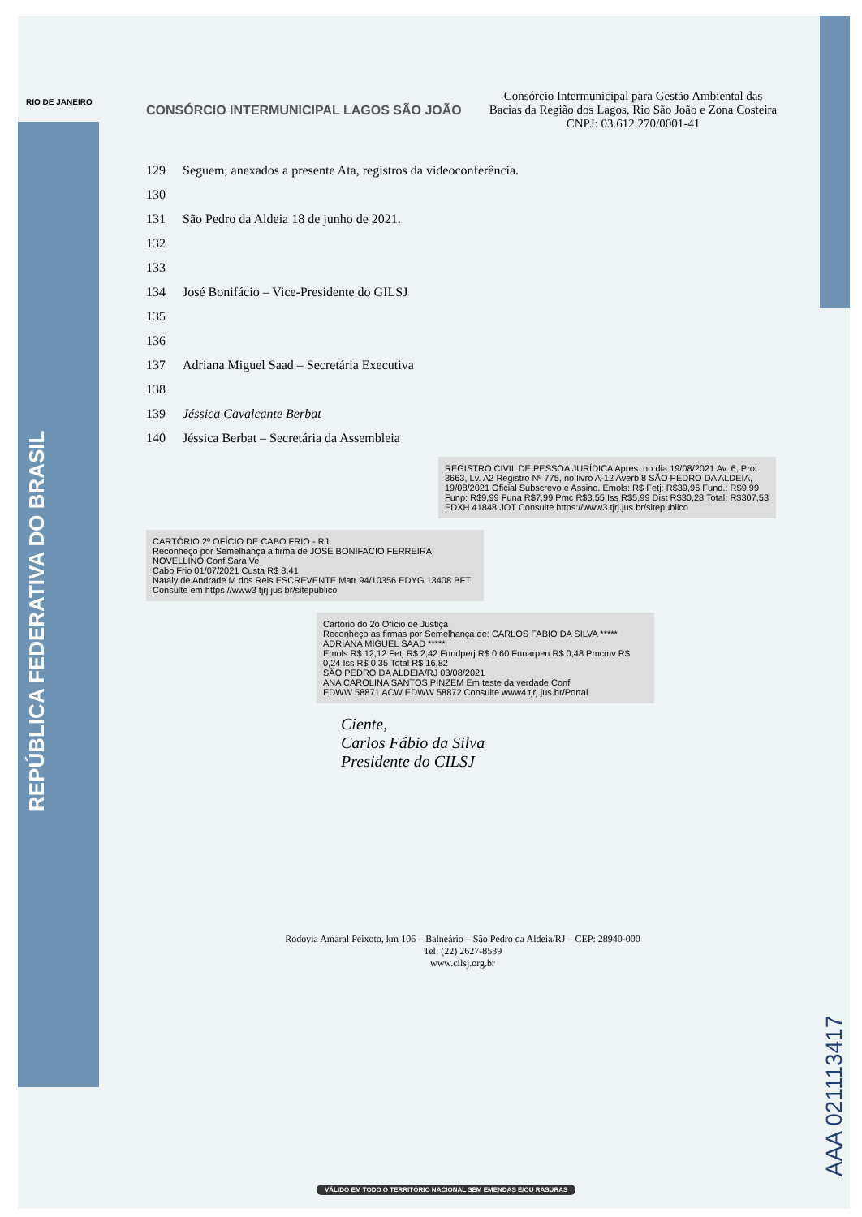REPÚBLICA FEDERATIVA DO BRASIL
AAA 021113417
RIO DE JANEIRO
CONSÓRCIO INTERMUNICIPAL LAGOS SÃO JOÃO
Consórcio Intermunicipal para Gestão Ambiental das Bacias da Região dos Lagos, Rio São João e Zona Costeira
CNPJ: 03.612.270/0001-41
129 Seguem, anexados a presente Ata, registros da videoconferência.
130
131 São Pedro da Aldeia 18 de junho de 2021.
132
133
134 José Bonifácio – Vice-Presidente do GILSJ
135
136
137 Adriana Miguel Saad – Secretária Executiva
138
139 Jéssica Cavalcante Berbat
140 Jéssica Berbat – Secretária da Assembleia
REGISTRO CIVIL DE PESSOA JURÍDICA Apres. no dia 19/08/2021 Av. 6, Prot. 3663, Lv. A2 Registro Nº 775, no livro A-12 Averb 8 SÃO PEDRO DA ALDEIA, 19/08/2021 Oficial Subscrevo e Assino. Emols: R$ Fetj: R$39,96 Fund.: R$9,99 Funp: R$9,99 Funa R$7,99 Pmc R$3,55 Iss R$5,99 Dist R$30,28 Total: R$307,53 EDXH 41848 JOT Consulte https://www3.tjrj.jus.br/sitepublico
CARTÓRIO 2º OFÍCIO DE CABO FRIO - RJ
Reconheço por Semelhança a firma de JOSE BONIFACIO FERREIRA NOVELLINO Conf Sara Ve
Cabo Frio 01/07/2021 Custa R$ 8,41
Nataly de Andrade M dos Reis ESCREVENTE Matr 94/10356 EDYG 13408 BFT
Consulte em https //www3 tjrj jus br/sitepublico
Cartório do 2o Ofício de Justiça
Reconheço as firmas por Semelhança de: CARLOS FABIO DA SILVA ***** ADRIANA MIGUEL SAAD *****
Emols R$ 12,12 Fetj R$ 2,42 Fundperj R$ 0,60 Funarpen R$ 0,48 Pmcmv R$ 0,24 Iss R$ 0,35 Total R$ 16,82
SÃO PEDRO DA ALDEIA/RJ 03/08/2021
ANA CAROLINA SANTOS PINZEM Em teste da verdade Conf
EDWW 58871 ACW EDWW 58872 Consulte www4.tjrj.jus.br/Portal
Ciente,
Carlos Fábio da Silva
Presidente do CILSJ
Rodovia Amaral Peixoto, km 106 – Balneário – São Pedro da Aldeia/RJ – CEP: 28940-000
Tel: (22) 2627-8539
www.cilsj.org.br
VÁLIDO EM TODO O TERRITÓRIO NACIONAL SEM EMENDAS E/OU RASURAS